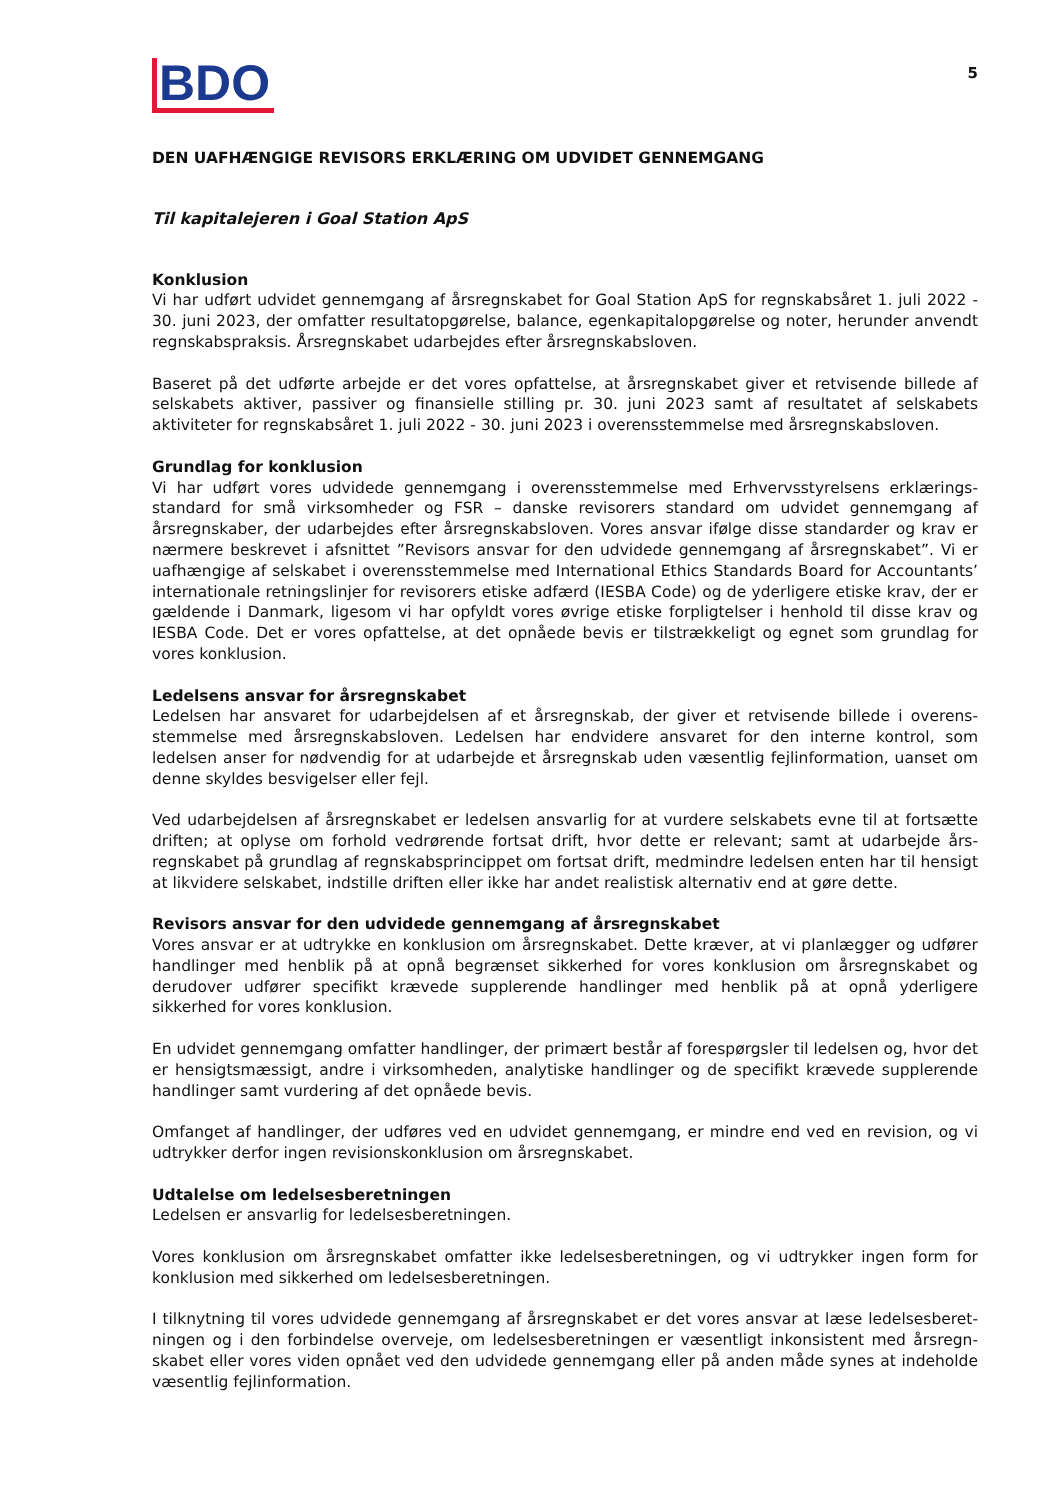BDO
5
DEN UAFHÆNGIGE REVISORS ERKLÆRING OM UDVIDET GENNEMGANG
Til kapitalejeren i Goal Station ApS
Konklusion
Vi har udført udvidet gennemgang af årsregnskabet for Goal Station ApS for regnskabsåret 1. juli 2022 - 30. juni 2023, der omfatter resultatopgørelse, balance, egenkapitalopgørelse og noter, herunder anvendt regnskabspraksis. Årsregnskabet udarbejdes efter årsregnskabsloven.
Baseret på det udførte arbejde er det vores opfattelse, at årsregnskabet giver et retvisende billede af selskabets aktiver, passiver og finansielle stilling pr. 30. juni 2023 samt af resultatet af selskabets aktiviteter for regnskabsåret 1. juli 2022 - 30. juni 2023 i overensstemmelse med årsregnskabsloven.
Grundlag for konklusion
Vi har udført vores udvidede gennemgang i overensstemmelse med Erhvervsstyrelsens erklærings-standard for små virksomheder og FSR – danske revisorers standard om udvidet gennemgang af årsregnskaber, der udarbejdes efter årsregnskabsloven. Vores ansvar ifølge disse standarder og krav er nærmere beskrevet i afsnittet ”Revisors ansvar for den udvidede gennemgang af årsregnskabet”. Vi er uafhængige af selskabet i overensstemmelse med International Ethics Standards Board for Accountants’ internationale retningslinjer for revisorers etiske adfærd (IESBA Code) og de yderligere etiske krav, der er gældende i Danmark, ligesom vi har opfyldt vores øvrige etiske forpligtelser i henhold til disse krav og IESBA Code. Det er vores opfattelse, at det opnåede bevis er tilstrækkeligt og egnet som grundlag for vores konklusion.
Ledelsens ansvar for årsregnskabet
Ledelsen har ansvaret for udarbejdelsen af et årsregnskab, der giver et retvisende billede i overens-stemmelse med årsregnskabsloven. Ledelsen har endvidere ansvaret for den interne kontrol, som ledelsen anser for nødvendig for at udarbejde et årsregnskab uden væsentlig fejlinformation, uanset om denne skyldes besvigelser eller fejl.
Ved udarbejdelsen af årsregnskabet er ledelsen ansvarlig for at vurdere selskabets evne til at fortsætte driften; at oplyse om forhold vedrørende fortsat drift, hvor dette er relevant; samt at udarbejde års-regnskabet på grundlag af regnskabsprincippet om fortsat drift, medmindre ledelsen enten har til hensigt at likvidere selskabet, indstille driften eller ikke har andet realistisk alternativ end at gøre dette.
Revisors ansvar for den udvidede gennemgang af årsregnskabet
Vores ansvar er at udtrykke en konklusion om årsregnskabet. Dette kræver, at vi planlægger og udfører handlinger med henblik på at opnå begrænset sikkerhed for vores konklusion om årsregnskabet og derudover udfører specifikt krævede supplerende handlinger med henblik på at opnå yderligere sikkerhed for vores konklusion.
En udvidet gennemgang omfatter handlinger, der primært består af forespørgsler til ledelsen og, hvor det er hensigtsmæssigt, andre i virksomheden, analytiske handlinger og de specifikt krævede supplerende handlinger samt vurdering af det opnåede bevis.
Omfanget af handlinger, der udføres ved en udvidet gennemgang, er mindre end ved en revision, og vi udtrykker derfor ingen revisionskonklusion om årsregnskabet.
Udtalelse om ledelsesberetningen
Ledelsen er ansvarlig for ledelsesberetningen.
Vores konklusion om årsregnskabet omfatter ikke ledelsesberetningen, og vi udtrykker ingen form for konklusion med sikkerhed om ledelsesberetningen.
I tilknytning til vores udvidede gennemgang af årsregnskabet er det vores ansvar at læse ledelsesberet-ningen og i den forbindelse overveje, om ledelsesberetningen er væsentligt inkonsistent med årsregn-skabet eller vores viden opnået ved den udvidede gennemgang eller på anden måde synes at indeholde væsentlig fejlinformation.